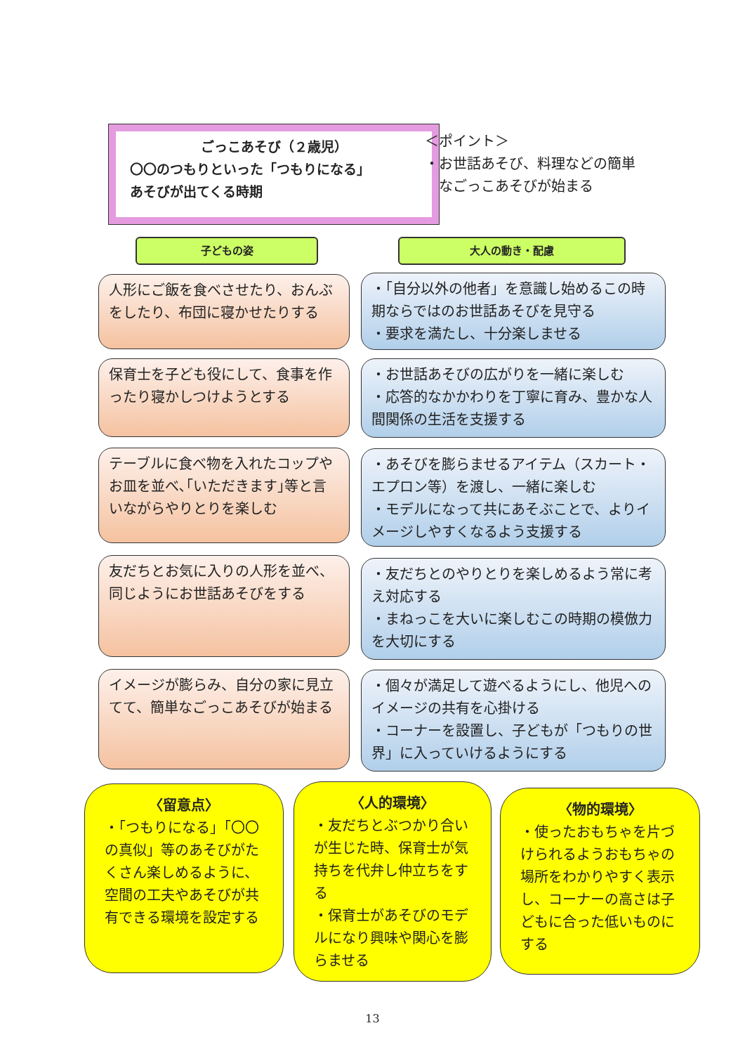ごっこあそび（２歳児）
〇〇のつもりといった「つもりになる」
あそびが出てくる時期
＜ポイント＞
・お世話あそび、料理などの簡単
　なごっこあそびが始まる
子どもの姿 大人の動き・配慮
人形にご飯を食べさせたり、おんぶをしたり、布団に寝かせたりする
・「自分以外の他者」を意識し始めるこの時期ならではのお世話あそびを見守る
・要求を満たし、十分楽しませる
保育士を子ども役にして、食事を作ったり寝かしつけようとする
・お世話あそびの広がりを一緒に楽しむ
・応答的なかかわりを丁寧に育み、豊かな人間関係の生活を支援する
テーブルに食べ物を入れたコップやお皿を並べ､｢いただきます｣等と言いながらやりとりを楽しむ
・あそびを膨らませるアイテム（スカート・エプロン等）を渡し、一緒に楽しむ
・モデルになって共にあそぶことで、よりイメージしやすくなるよう支援する
友だちとお気に入りの人形を並べ、同じようにお世話あそびをする
・友だちとのやりとりを楽しめるよう常に考え対応する
・まねっこを大いに楽しむこの時期の模倣力を大切にする
イメージが膨らみ、自分の家に見立てて、簡単なごっこあそびが始まる
・個々が満足して遊べるようにし、他児へのイメージの共有を心掛ける
・コーナーを設置し、子どもが「つもりの世界」に入っていけるようにする
〈留意点〉
・「つもりになる」「〇〇の真似」等のあそびがたくさん楽しめるように、空間の工夫やあそびが共有できる環境を設定する
〈人的環境〉
・友だちとぶつかり合いが生じた時、保育士が気持ちを代弁し仲立ちをする
・保育士があそびのモデルになり興味や関心を膨らませる
〈物的環境〉
・使ったおもちゃを片づけられるようおもちゃの場所をわかりやすく表示し、コーナーの高さは子どもに合った低いものにする
13